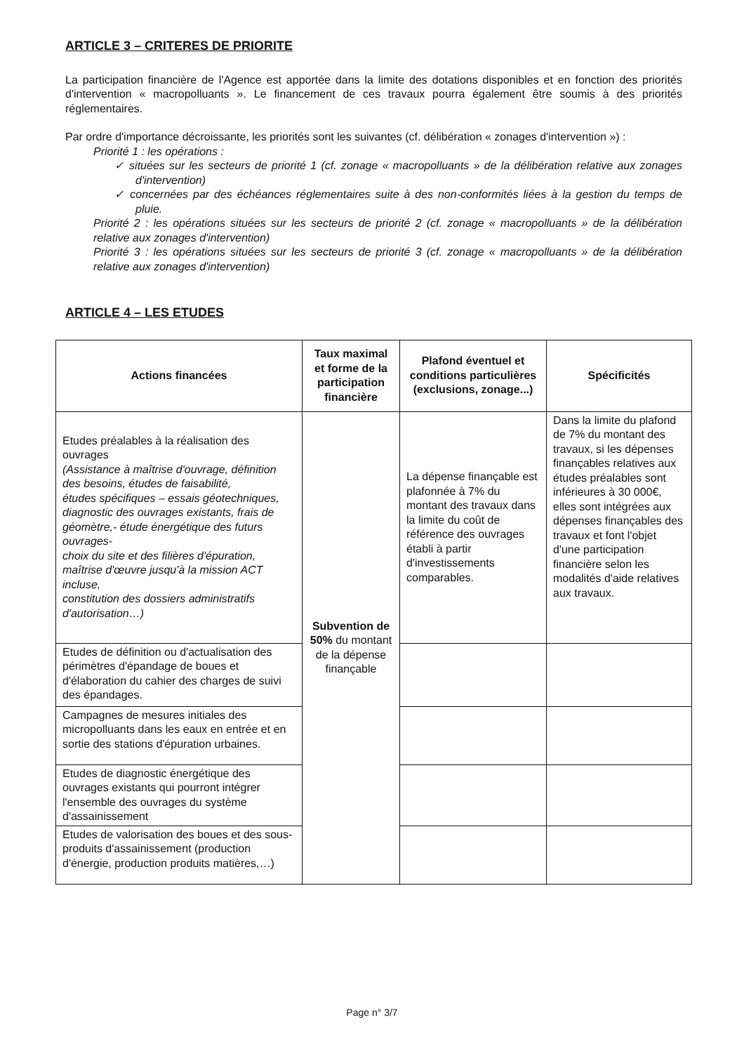ARTICLE 3 – CRITERES DE PRIORITE
La participation financière de l'Agence est apportée dans la limite des dotations disponibles et en fonction des priorités d'intervention « macropolluants ». Le financement de ces travaux pourra également être soumis à des priorités réglementaires.
Par ordre d'importance décroissante, les priorités sont les suivantes (cf. délibération « zonages d'intervention ») :
Priorité 1 : les opérations :
✓ situées sur les secteurs de priorité 1 (cf. zonage « macropolluants » de la délibération relative aux zonages d'intervention)
✓ concernées par des échéances réglementaires suite à des non-conformités liées à la gestion du temps de pluie.
Priorité 2 : les opérations situées sur les secteurs de priorité 2 (cf. zonage « macropolluants » de la délibération relative aux zonages d'intervention)
Priorité 3 : les opérations situées sur les secteurs de priorité 3 (cf. zonage « macropolluants » de la délibération relative aux zonages d'intervention)
ARTICLE 4 – LES ETUDES
| Actions financées | Taux maximal et forme de la participation financière | Plafond éventuel et conditions particulières (exclusions, zonage...) | Spécificités |
| --- | --- | --- | --- |
| Etudes préalables à la réalisation des ouvrages (Assistance à maîtrise d'ouvrage, définition des besoins, études de faisabilité, études spécifiques – essais géotechniques, diagnostic des ouvrages existants, frais de géomètre,- étude énergétique des futurs ouvrages- choix du site et des filières d'épuration, maîtrise d'œuvre jusqu'à la mission ACT incluse, constitution des dossiers administratifs d'autorisation…) | Subvention de 50% du montant de la dépense finançable | La dépense finançable est plafonnée à 7% du montant des travaux dans la limite du coût de référence des ouvrages établi à partir d'investissements comparables. | Dans la limite du plafond de 7% du montant des travaux, si les dépenses finançables relatives aux études préalables sont inférieures à 30 000€, elles sont intégrées aux dépenses finançables des travaux et font l'objet d'une participation financière selon les modalités d'aide relatives aux travaux. |
| Etudes de définition ou d'actualisation des périmètres d'épandage de boues et d'élaboration du cahier des charges de suivi des épandages. | | | |
| Campagnes de mesures initiales des micropolluants dans les eaux en entrée et en sortie des stations d'épuration urbaines. | | | |
| Etudes de diagnostic énergétique des ouvrages existants qui pourront intégrer l'ensemble des ouvrages du système d'assainissement | | | |
| Etudes de valorisation des boues et des sous-produits d'assainissement (production d'énergie, production produits matières,…) | | | |
Page n° 3/7